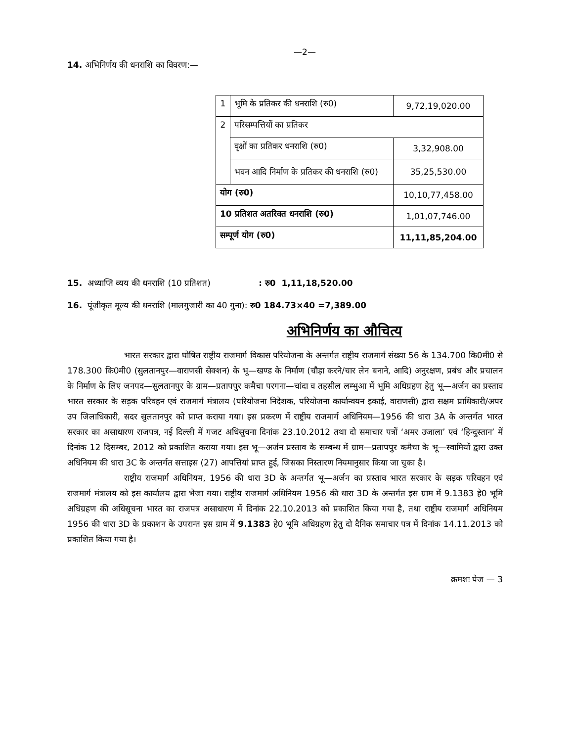—2—
14. अभिनिर्णय की धनराशि का विवरण:—
| 1 | भूमि के प्रतिकर की धनराशि (रु0) | 9,72,19,020.00 |
| 2 | परिसम्पत्तियों का प्रतिकर | |
| | वृक्षों का प्रतिकर धनराशि (रु0) | 3,32,908.00 |
| | भवन आदि निर्माण के प्रतिकर की धनराशि (रु0) | 35,25,530.00 |
| योग (रु0) | | 10,10,77,458.00 |
| 10 प्रतिशत अतरिक्त धनराशि (रु0) | | 1,01,07,746.00 |
| सम्पूर्ण योग (रु0) | | 11,11,85,204.00 |
15. अध्याप्ति व्यय की धनराशि (10 प्रतिशत) : रु0 1,11,18,520.00
16. पूंजीकृत मूल्य की धनराशि (मालगुजारी का 40 गुना): रु0 184.73×40 =7,389.00
अभिनिर्णय का औचित्य
भारत सरकार द्वारा घोषित राष्ट्रीय राजमार्ग विकास परियोजना के अन्तर्गत राष्ट्रीय राजमार्ग संख्या 56 के 134.700 कि0मी0 से 178.300 कि0मी0 (सुलतानपुर—वाराणसी सेक्शन) के भू—खण्ड के निर्माण (चौड़ा करने/चार लेन बनाने, आदि) अनुरक्षण, प्रबंध और प्रचालन के निर्माण के लिए जनपद—सुलतानपुर के ग्राम—प्रतापपुर कमैचा परगना—चांदा व तहसील लम्भुआ में भूमि अधिग्रहण हेतु भू—अर्जन का प्रस्ताव भारत सरकार के सड़क परिवहन एवं राजमार्ग मंत्रालय (परियोजना निदेशक, परियोजना कार्यान्वयन इकाई, वाराणसी) द्वारा सक्षम प्राधिकारी/अपर उप जिलाधिकारी, सदर सुलतानपुर को प्राप्त कराया गया। इस प्रकरण में राष्ट्रीय राजमार्ग अधिनियम—1956 की धारा 3A के अन्तर्गत भारत सरकार का असाधारण राजपत्र, नई दिल्ली में गजट अधिसूचना दिनांक 23.10.2012 तथा दो समाचार पत्रों ‘अमर उजाला’ एवं ‘हिन्दुस्तान’ में दिनांक 12 दिसम्बर, 2012 को प्रकाशित कराया गया। इस भू—अर्जन प्रस्ताव के सम्बन्ध में ग्राम—प्रतापपुर कमैचा के भू—स्वामियों द्वारा उक्त अधिनियम की धारा 3C के अन्तर्गत सत्ताइस (27) आपत्तियां प्राप्त हुई, जिसका निस्तारण नियमानुसार किया जा चुका है।
राष्ट्रीय राजमार्ग अधिनियम, 1956 की धारा 3D के अन्तर्गत भू—अर्जन का प्रस्ताव भारत सरकार के सड़क परिवहन एवं राजमार्ग मंत्रालय को इस कार्यालय द्वारा भेजा गया। राष्ट्रीय राजमार्ग अधिनियम 1956 की धारा 3D के अन्तर्गत इस ग्राम में 9.1383 हे0 भूमि अधिग्रहण की अधिसूचना भारत का राजपत्र असाधारण में दिनांक 22.10.2013 को प्रकाशित किया गया है, तथा राष्ट्रीय राजमार्ग अधिनियम 1956 की धारा 3D के प्रकाशन के उपरान्त इस ग्राम में 9.1383 हे0 भूमि अधिग्रहण हेतु दो दैनिक समाचार पत्र में दिनांक 14.11.2013 को प्रकाशित किया गया है।
क्रमशः पेज — 3